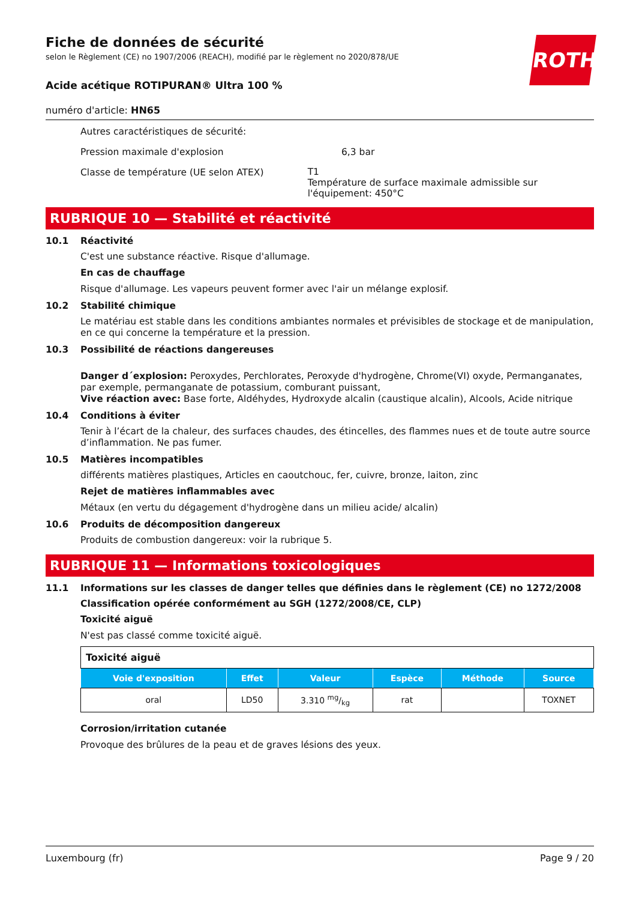ROTH
Fiche de données de sécurité
selon le Règlement (CE) no 1907/2006 (REACH), modifié par le règlement no 2020/878/UE
Acide acétique ROTIPURAN® Ultra 100 %
numéro d'article: HN65
Autres caractéristiques de sécurité:
Pression maximale d'explosion 6,3 bar
Classe de température (UE selon ATEX)
T1
Température de surface maximale admissible sur l'équipement: 450°C
RUBRIQUE 10 — Stabilité et réactivité
10.1 Réactivité
C'est une substance réactive. Risque d'allumage.
En cas de chauffage
Risque d'allumage. Les vapeurs peuvent former avec l'air un mélange explosif.
10.2 Stabilité chimique
Le matériau est stable dans les conditions ambiantes normales et prévisibles de stockage et de manipulation, en ce qui concerne la température et la pression.
10.3 Possibilité de réactions dangereuses
Danger d´explosion: Peroxydes, Perchlorates, Peroxyde d'hydrogène, Chrome(VI) oxyde, Permanganates, par exemple, permanganate de potassium, comburant puissant,
Vive réaction avec: Base forte, Aldéhydes, Hydroxyde alcalin (caustique alcalin), Alcools, Acide nitrique
10.4 Conditions à éviter
Tenir à l’écart de la chaleur, des surfaces chaudes, des étincelles, des flammes nues et de toute autre source d’inflammation. Ne pas fumer.
10.5 Matières incompatibles
différents matières plastiques, Articles en caoutchouc, fer, cuivre, bronze, laiton, zinc
Rejet de matières inflammables avec
Métaux (en vertu du dégagement d'hydrogène dans un milieu acide/ alcalin)
10.6 Produits de décomposition dangereux
Produits de combustion dangereux: voir la rubrique 5.
RUBRIQUE 11 — Informations toxicologiques
11.1 Informations sur les classes de danger telles que définies dans le règlement (CE) no 1272/2008
Classification opérée conformément au SGH (1272/2008/CE, CLP)
Toxicité aiguë
N'est pas classé comme toxicité aiguë.
| Toxicité aiguë | | | | | |
| Voie d'exposition | Effet | Valeur | Espèce | Méthode | Source |
| oral | LD50 | 3.310 mg/kg | rat | | TOXNET |
Corrosion/irritation cutanée
Provoque des brûlures de la peau et de graves lésions des yeux.
Luxembourg (fr) Page 9 / 20